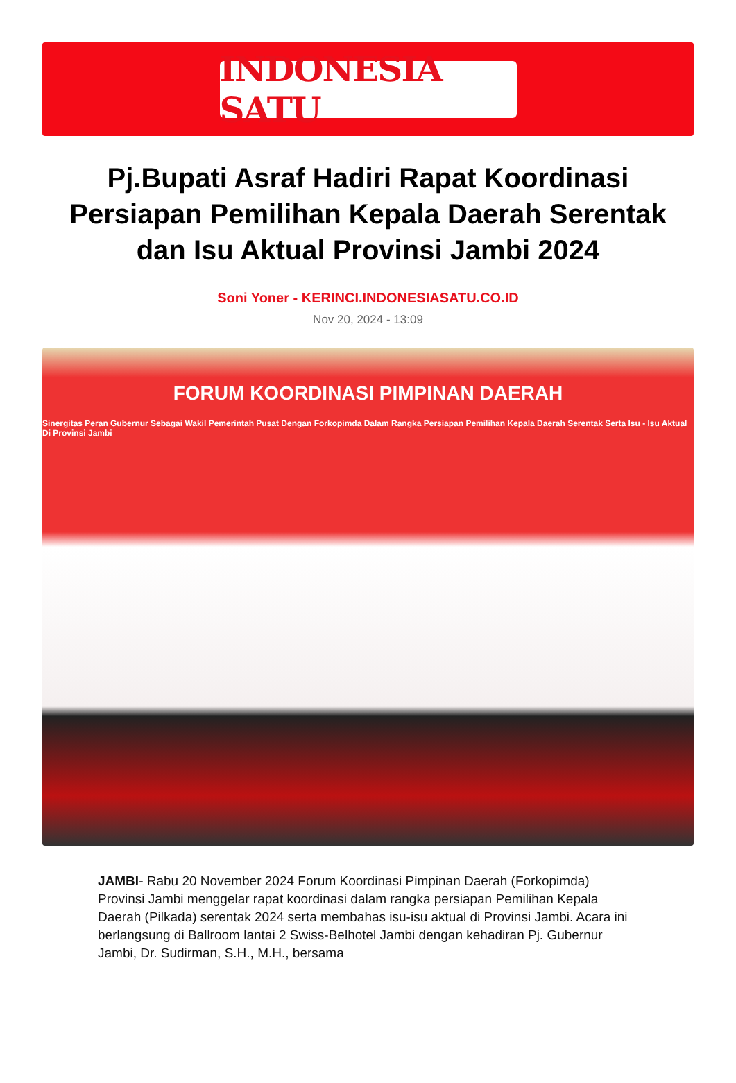INDONESIA SATU
Pj.Bupati Asraf Hadiri Rapat Koordinasi Persiapan Pemilihan Kepala Daerah Serentak dan Isu Aktual Provinsi Jambi 2024
Soni Yoner - KERINCI.INDONESIASATU.CO.ID
Nov 20, 2024 - 13:09
FORUM KOORDINASI PIMPINAN DAERAH
Sinergitas Peran Gubernur Sebagai Wakil Pemerintah Pusat Dengan Forkopimda Dalam Rangka Persiapan Pemilihan Kepala Daerah Serentak Serta Isu - Isu Aktual Di Provinsi Jambi
JAMBI- Rabu 20 November 2024 Forum Koordinasi Pimpinan Daerah (Forkopimda) Provinsi Jambi menggelar rapat koordinasi dalam rangka persiapan Pemilihan Kepala Daerah (Pilkada) serentak 2024 serta membahas isu-isu aktual di Provinsi Jambi. Acara ini berlangsung di Ballroom lantai 2 Swiss-Belhotel Jambi dengan kehadiran Pj. Gubernur Jambi, Dr. Sudirman, S.H., M.H., bersama